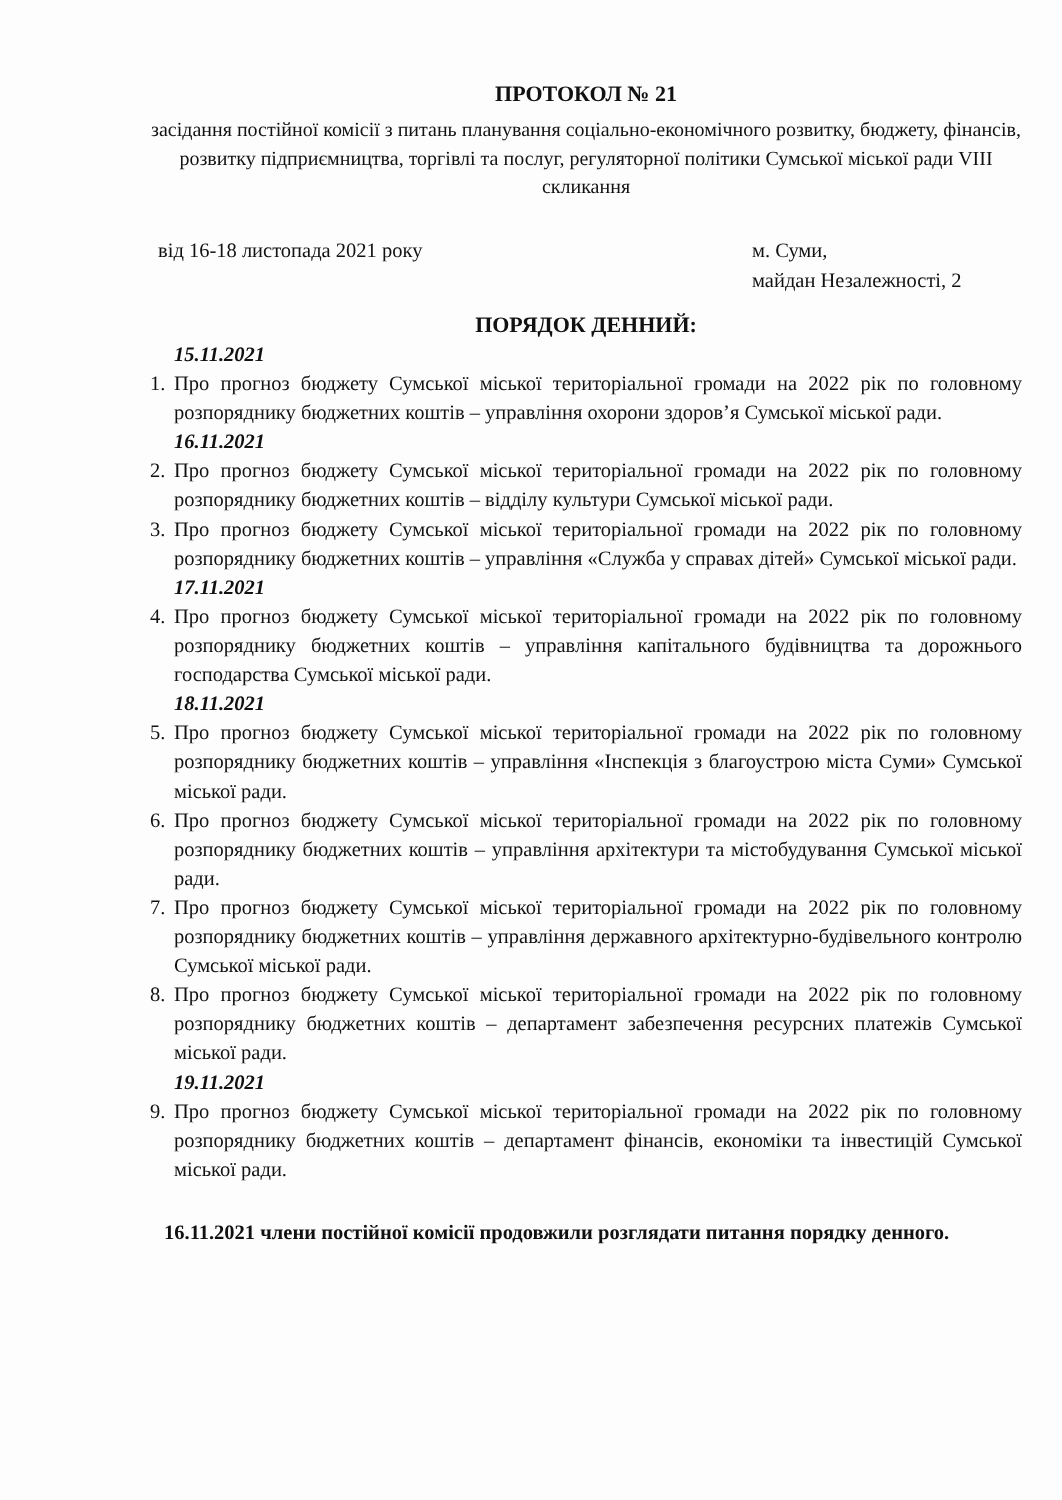ПРОТОКОЛ № 21
засідання постійної комісії з питань планування соціально-економічного розвитку, бюджету, фінансів, розвитку підприємництва, торгівлі та послуг, регуляторної політики Сумської міської ради VIII скликання
від 16-18 листопада 2021 року м. Суми,
майдан Незалежності, 2
ПОРЯДОК ДЕННИЙ:
15.11.2021
1. Про прогноз бюджету Сумської міської територіальної громади на 2022 рік по головному розпоряднику бюджетних коштів – управління охорони здоров’я Сумської міської ради.
16.11.2021
2. Про прогноз бюджету Сумської міської територіальної громади на 2022 рік по головному розпоряднику бюджетних коштів – відділу культури Сумської міської ради.
3. Про прогноз бюджету Сумської міської територіальної громади на 2022 рік по головному розпоряднику бюджетних коштів – управління «Служба у справах дітей» Сумської міської ради.
17.11.2021
4. Про прогноз бюджету Сумської міської територіальної громади на 2022 рік по головному розпоряднику бюджетних коштів – управління капітального будівництва та дорожнього господарства Сумської міської ради.
18.11.2021
5. Про прогноз бюджету Сумської міської територіальної громади на 2022 рік по головному розпоряднику бюджетних коштів – управління «Інспекція з благоустрою міста Суми» Сумської міської ради.
6. Про прогноз бюджету Сумської міської територіальної громади на 2022 рік по головному розпоряднику бюджетних коштів – управління архітектури та містобудування Сумської міської ради.
7. Про прогноз бюджету Сумської міської територіальної громади на 2022 рік по головному розпоряднику бюджетних коштів – управління державного архітектурно-будівельного контролю Сумської міської ради.
8. Про прогноз бюджету Сумської міської територіальної громади на 2022 рік по головному розпоряднику бюджетних коштів – департамент забезпечення ресурсних платежів Сумської міської ради.
19.11.2021
9. Про прогноз бюджету Сумської міської територіальної громади на 2022 рік по головному розпоряднику бюджетних коштів – департамент фінансів, економіки та інвестицій Сумської міської ради.
16.11.2021 члени постійної комісії продовжили розглядати питання порядку денного.